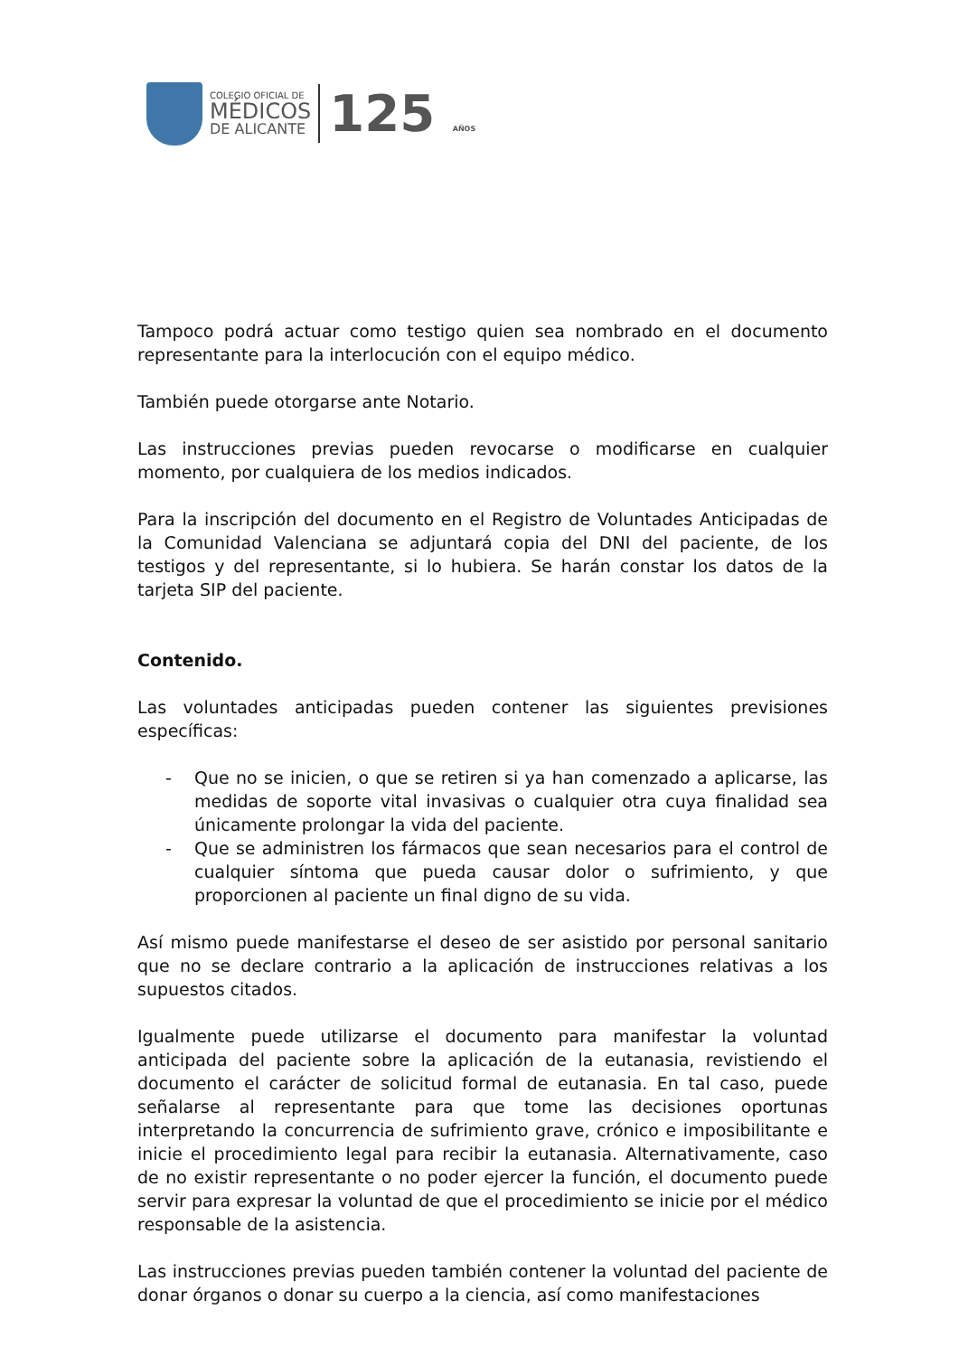COLEGIO OFICIAL DE
MÉDICOS
DE ALICANTE
125 AÑOS
Tampoco podrá actuar como testigo quien sea nombrado en el documento representante para la interlocución con el equipo médico.
También puede otorgarse ante Notario.
Las instrucciones previas pueden revocarse o modificarse en cualquier momento, por cualquiera de los medios indicados.
Para la inscripción del documento en el Registro de Voluntades Anticipadas de la Comunidad Valenciana se adjuntará copia del DNI del paciente, de los testigos y del representante, si lo hubiera. Se harán constar los datos de la tarjeta SIP del paciente.
Contenido.
Las voluntades anticipadas pueden contener las siguientes previsiones específicas:
- Que no se inicien, o que se retiren si ya han comenzado a aplicarse, las medidas de soporte vital invasivas o cualquier otra cuya finalidad sea únicamente prolongar la vida del paciente.
- Que se administren los fármacos que sean necesarios para el control de cualquier síntoma que pueda causar dolor o sufrimiento, y que proporcionen al paciente un final digno de su vida.
Así mismo puede manifestarse el deseo de ser asistido por personal sanitario que no se declare contrario a la aplicación de instrucciones relativas a los supuestos citados.
Igualmente puede utilizarse el documento para manifestar la voluntad anticipada del paciente sobre la aplicación de la eutanasia, revistiendo el documento el carácter de solicitud formal de eutanasia. En tal caso, puede señalarse al representante para que tome las decisiones oportunas interpretando la concurrencia de sufrimiento grave, crónico e imposibilitante e inicie el procedimiento legal para recibir la eutanasia. Alternativamente, caso de no existir representante o no poder ejercer la función, el documento puede servir para expresar la voluntad de que el procedimiento se inicie por el médico responsable de la asistencia.
Las instrucciones previas pueden también contener la voluntad del paciente de donar órganos o donar su cuerpo a la ciencia, así como manifestaciones